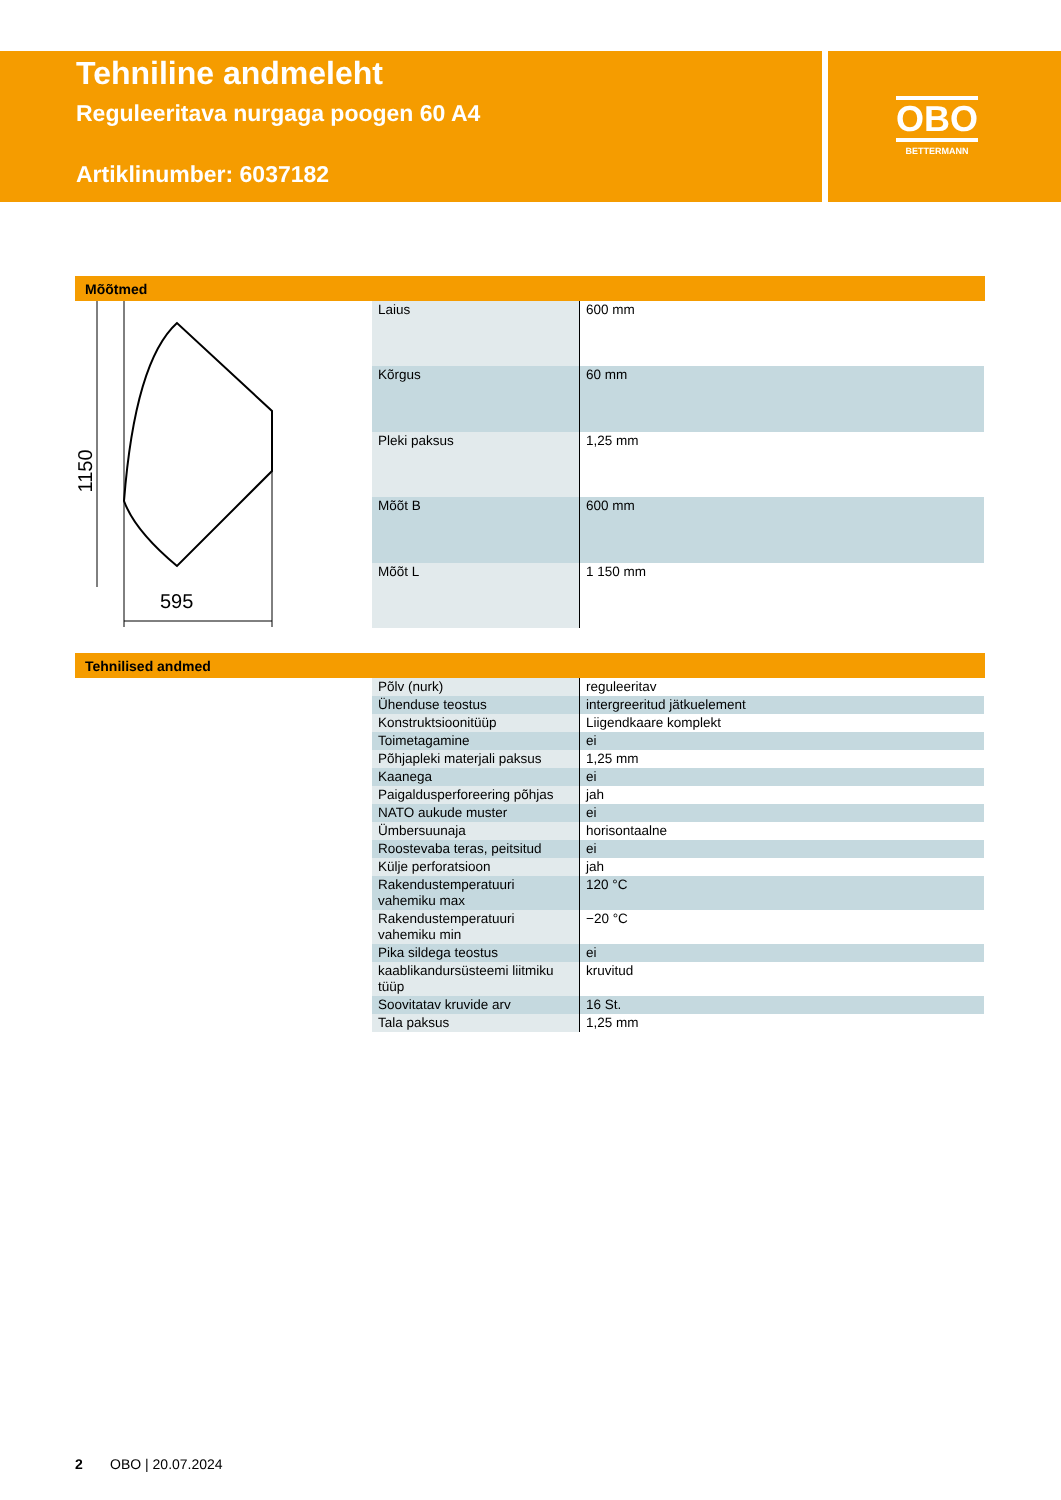Tehniline andmeleht
Reguleeritava nurgaga poogen 60 A4
Artiklinumber: 6037182
OBO
BETTERMANN
Mõõtmed
595
1150
| Laius | 600 mm |
| Kõrgus | 60 mm |
| Pleki paksus | 1,25 mm |
| Mõõt B | 600 mm |
| Mõõt L | 1 150 mm |
Tehnilised andmed
| Põlv (nurk) | reguleeritav |
| Ühenduse teostus | intergreeritud jätkuelement |
| Konstruktsioonitüüp | Liigendkaare komplekt |
| Toimetagamine | ei |
| Põhjapleki materjali paksus | 1,25 mm |
| Kaanega | ei |
| Paigaldusperforeering põhjas | jah |
| NATO aukude muster | ei |
| Ümbersuunaja | horisontaalne |
| Roostevaba teras, peitsitud | ei |
| Külje perforatsioon | jah |
| Rakendustemperatuuri vahemiku max | 120 °C |
| Rakendustemperatuuri vahemiku min | −20 °C |
| Pika sildega teostus | ei |
| kaablikandursüsteemi liitmiku tüüp | kruvitud |
| Soovitatav kruvide arv | 16 St. |
| Tala paksus | 1,25 mm |
2 OBO | 20.07.2024